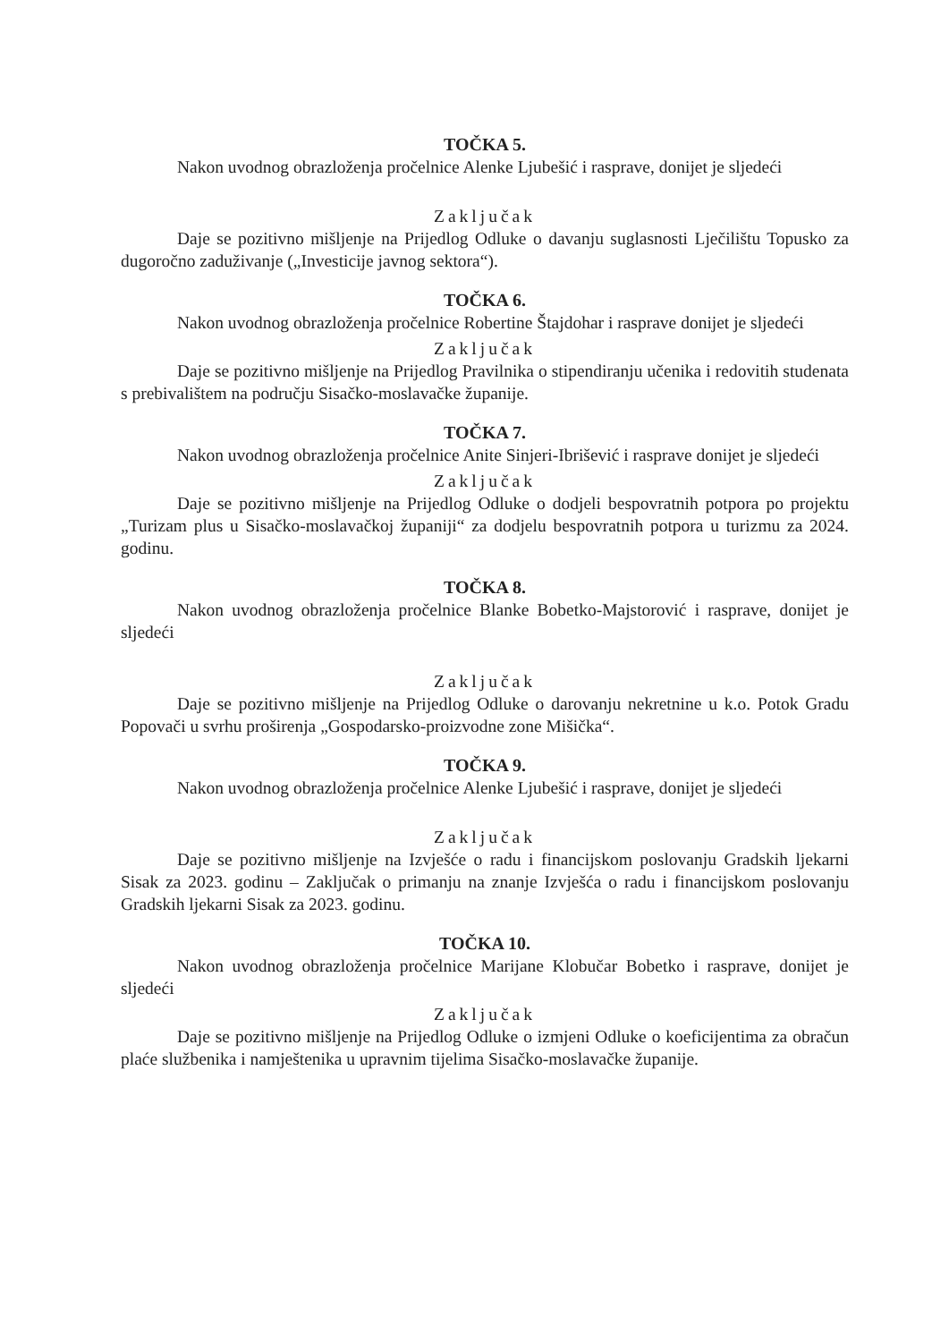TOČKA 5.
Nakon uvodnog obrazloženja pročelnice Alenke Ljubešić i rasprave, donijet je sljedeći
Zaključak
Daje se pozitivno mišljenje na Prijedlog Odluke o davanju suglasnosti Lječilištu Topusko za dugoročno zaduživanje („Investicije javnog sektora“).
TOČKA 6.
Nakon uvodnog obrazloženja pročelnice Robertine Štajdohar i rasprave donijet je sljedeći
Zaključak
Daje se pozitivno mišljenje na Prijedlog Pravilnika o stipendiranju učenika i redovitih studenata s prebivalištem na području Sisačko-moslavačke županije.
TOČKA 7.
Nakon uvodnog obrazloženja pročelnice Anite Sinjeri-Ibrišević i rasprave donijet je sljedeći
Zaključak
Daje se pozitivno mišljenje na Prijedlog Odluke o dodjeli bespovratnih potpora po projektu „Turizam plus u Sisačko-moslavačkoj županiji“ za dodjelu bespovratnih potpora u turizmu za 2024. godinu.
TOČKA 8.
Nakon uvodnog obrazloženja pročelnice Blanke Bobetko-Majstorović i rasprave, donijet je sljedeći
Zaključak
Daje se pozitivno mišljenje na Prijedlog Odluke o darovanju nekretnine u k.o. Potok Gradu Popovači u svrhu proširenja „Gospodarsko-proizvodne zone Mišička“.
TOČKA 9.
Nakon uvodnog obrazloženja pročelnice Alenke Ljubešić i rasprave, donijet je sljedeći
Zaključak
Daje se pozitivno mišljenje na Izvješće o radu i financijskom poslovanju Gradskih ljekarni Sisak za 2023. godinu – Zaključak o primanju na znanje Izvješća o radu i financijskom poslovanju Gradskih ljekarni Sisak za 2023. godinu.
TOČKA 10.
Nakon uvodnog obrazloženja pročelnice Marijane Klobučar Bobetko i rasprave, donijet je sljedeći
Zaključak
Daje se pozitivno mišljenje na Prijedlog Odluke o izmjeni Odluke o koeficijentima za obračun plaće službenika i namještenika u upravnim tijelima Sisačko-moslavačke županije.